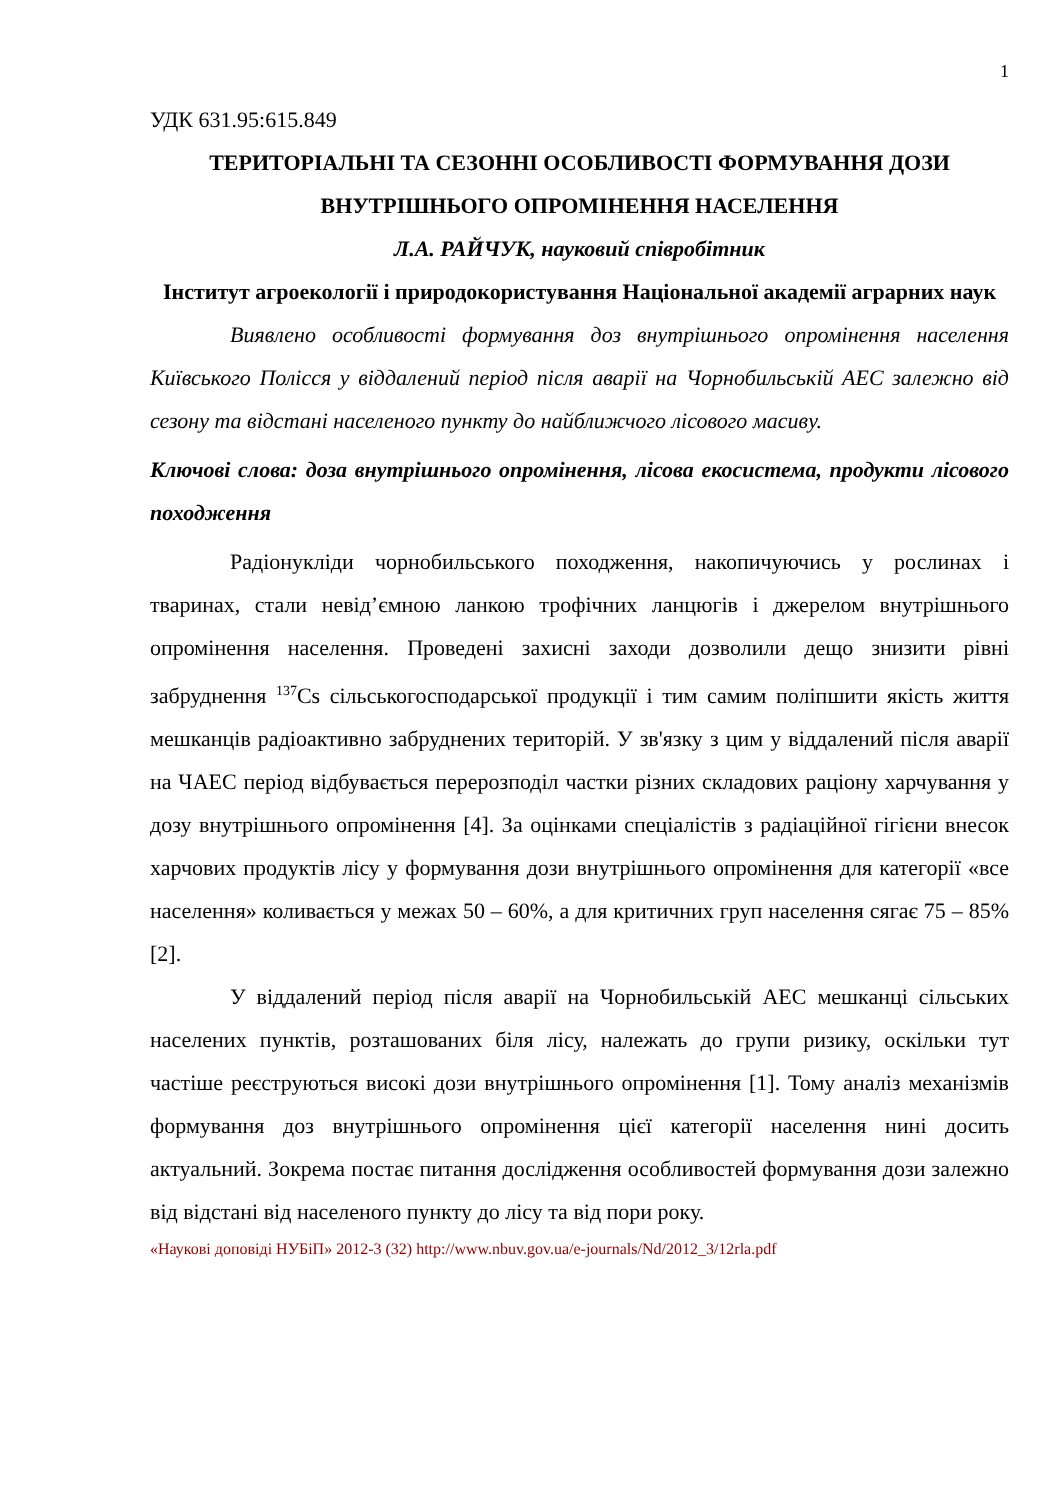1
УДК 631.95:615.849
ТЕРИТОРІАЛЬНІ ТА СЕЗОННІ ОСОБЛИВОСТІ ФОРМУВАННЯ ДОЗИ ВНУТРІШНЬОГО ОПРОМІНЕННЯ НАСЕЛЕННЯ
Л.А. РАЙЧУК, науковий співробітник
Інститут агроекології і природокористування Національної академії аграрних наук
Виявлено особливості формування доз внутрішнього опромінення населення Київського Полісся у віддалений період після аварії на Чорнобильській АЕС залежно від сезону та відстані населеного пункту до найближчого лісового масиву.
Ключові слова: доза внутрішнього опромінення, лісова екосистема, продукти лісового походження
Радіонукліди чорнобильського походження, накопичуючись у рослинах і тваринах, стали невід’ємною ланкою трофічних ланцюгів і джерелом внутрішнього опромінення населення. Проведені захисні заходи дозволили дещо знизити рівні забруднення <sup>137</sup>Cs сільськогосподарської продукції і тим самим поліпшити якість життя мешканців радіоактивно забруднених територій. У зв'язку з цим у віддалений після аварії на ЧАЕС період відбувається перерозподіл частки різних складових раціону харчування у дозу внутрішнього опромінення [4]. За оцінками спеціалістів з радіаційної гігієни внесок харчових продуктів лісу у формування дози внутрішнього опромінення для категорії «все населення» коливається у межах 50 – 60%, а для критичних груп населення сягає 75 – 85% [2].
У віддалений період після аварії на Чорнобильській АЕС мешканці сільських населених пунктів, розташованих біля лісу, належать до групи ризику, оскільки тут частіше реєструються високі дози внутрішнього опромінення [1]. Тому аналіз механізмів формування доз внутрішнього опромінення цієї категорії населення нині досить актуальний. Зокрема постає питання дослідження особливостей формування дози залежно від відстані від населеного пункту до лісу та від пори року.
«Наукові доповіді НУБіП» 2012-3 (32) http://www.nbuv.gov.ua/e-journals/Nd/2012_3/12rla.pdf